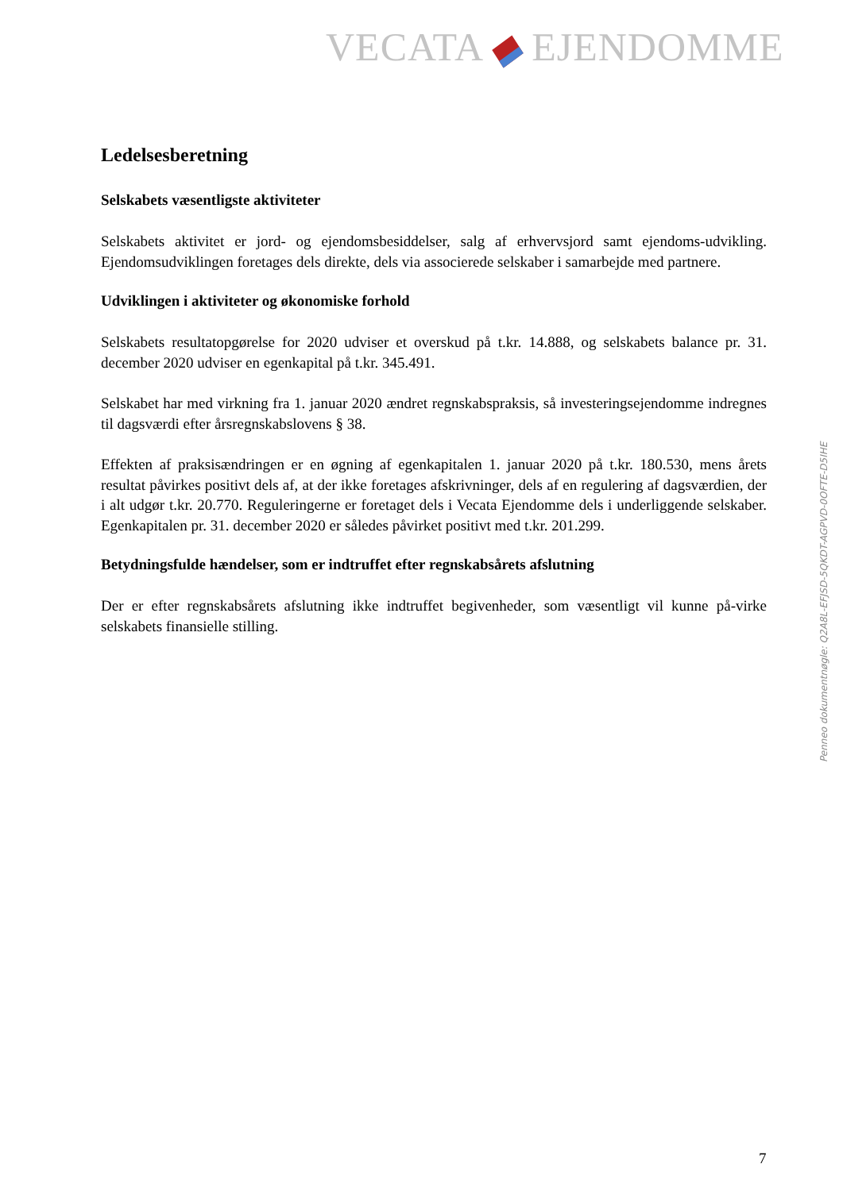VECATA EJENDOMME
Ledelsesberetning
Selskabets væsentligste aktiviteter
Selskabets aktivitet er jord- og ejendomsbesiddelser, salg af erhvervsjord samt ejendoms-udvikling. Ejendomsudviklingen foretages dels direkte, dels via associerede selskaber i samarbejde med partnere.
Udviklingen i aktiviteter og økonomiske forhold
Selskabets resultatopgørelse for 2020 udviser et overskud på t.kr. 14.888, og selskabets balance pr. 31. december 2020 udviser en egenkapital på t.kr. 345.491.
Selskabet har med virkning fra 1. januar 2020 ændret regnskabspraksis, så investeringsejendomme indregnes til dagsværdi efter årsregnskabslovens § 38.
Effekten af praksisændringen er en øgning af egenkapitalen 1. januar 2020 på t.kr. 180.530, mens årets resultat påvirkes positivt dels af, at der ikke foretages afskrivninger, dels af en regulering af dagsværdien, der i alt udgør t.kr. 20.770. Reguleringerne er foretaget dels i Vecata Ejendomme dels i underliggende selskaber. Egenkapitalen pr. 31. december 2020 er således påvirket positivt med t.kr. 201.299.
Betydningsfulde hændelser, som er indtruffet efter regnskabsårets afslutning
Der er efter regnskabsårets afslutning ikke indtruffet begivenheder, som væsentligt vil kunne på-virke selskabets finansielle stilling.
Penneo dokumentnøgle: Q2A8L-EFJSD-5QKDT-AGPVD-0OFTE-D5IHE
7